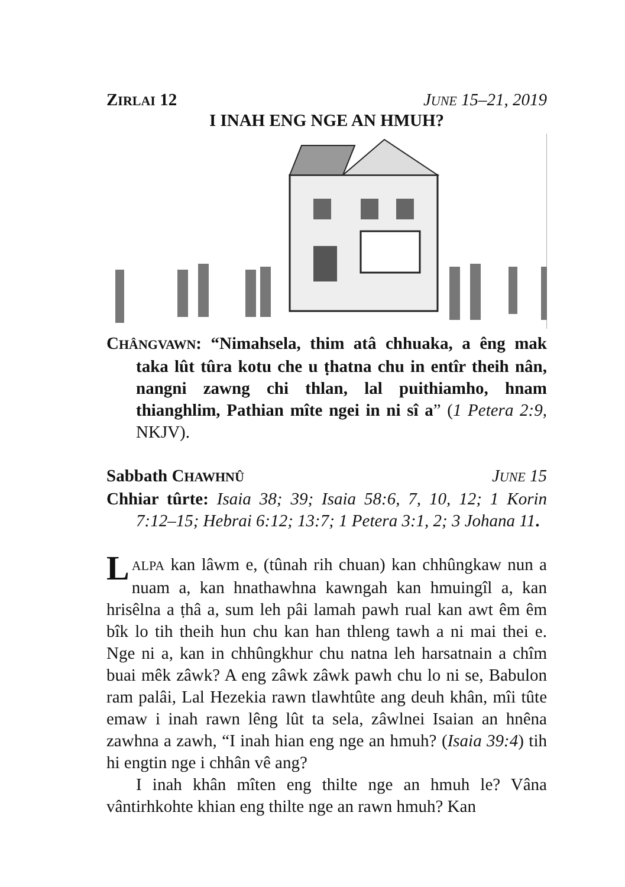ZIRLAI 12 JUNE 15–21, 2019
I INAH ENG NGE AN HMUH?
CHÂNGVAWN: “Nimahsela, thim atâ chhuaka, a êng mak taka lût tûra kotu che u ṭhatna chu in entîr theih nân, nangni zawng chi thlan, lal puithiamho, hnam thianghlim, Pathian mîte ngei in ni sî a” (1 Petera 2:9, NKJV).
Sabbath CHAWHNÛ JUNE 15
Chhiar tûrte: Isaia 38; 39; Isaia 58:6, 7, 10, 12; 1 Korin 7:12–15; Hebrai 6:12; 13:7; 1 Petera 3:1, 2; 3 Johana 11.
LALPA kan lâwm e, (tûnah rih chuan) kan chhûngkaw nun a nuam a, kan hnathawhna kawngah kan hmuingîl a, kan hrisêlna a ṭhâ a, sum leh pâi lamah pawh rual kan awt êm êm bîk lo tih theih hun chu kan han thleng tawh a ni mai thei e. Nge ni a, kan in chhûngkhur chu natna leh harsatnain a chîm buai mêk zâwk? A eng zâwk zâwk pawh chu lo ni se, Babulon ram palâi, Lal Hezekia rawn tlawhtûte ang deuh khân, mîi tûte emaw i inah rawn lêng lût ta sela, zâwlnei Isaian an hnêna zawhna a zawh, “I inah hian eng nge an hmuh? (Isaia 39:4) tih hi engtin nge i chhân vê ang?
I inah khân mîten eng thilte nge an hmuh le? Vâna vântirhkohte khian eng thilte nge an rawn hmuh? Kan